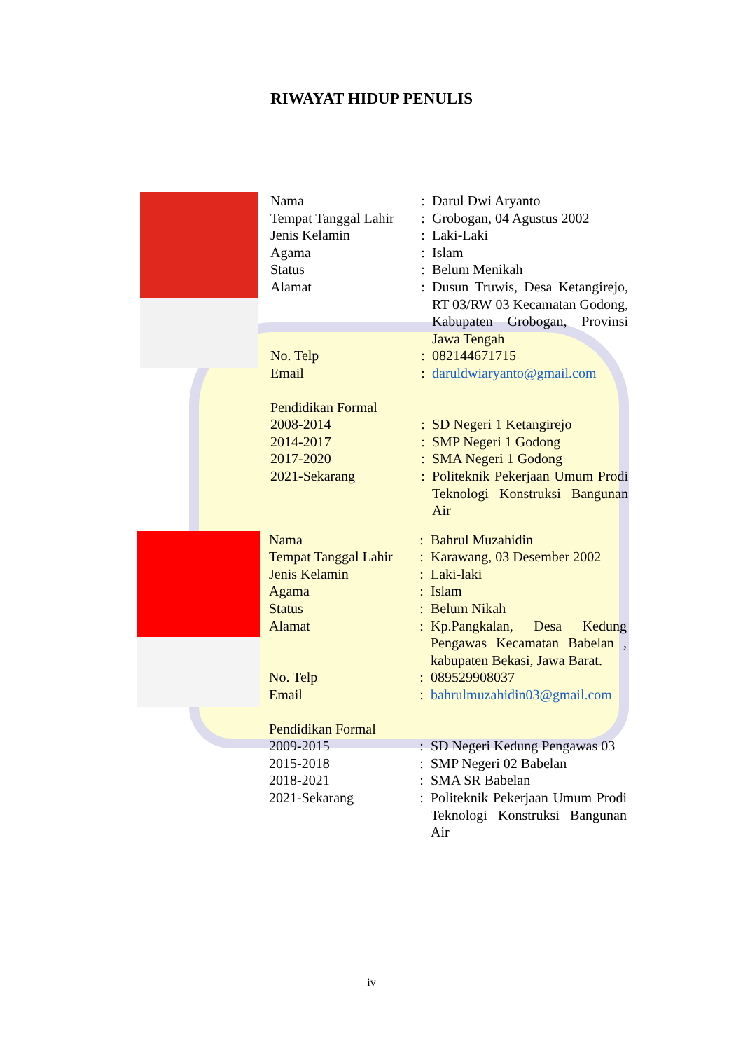RIWAYAT HIDUP PENULIS
| Nama | : | Darul Dwi Aryanto |
| Tempat Tanggal Lahir | : | Grobogan, 04 Agustus 2002 |
| Jenis Kelamin | : | Laki-Laki |
| Agama | : | Islam |
| Status | : | Belum Menikah |
| Alamat | : | Dusun Truwis, Desa Ketangirejo, RT 03/RW 03 Kecamatan Godong, Kabupaten Grobogan, Provinsi Jawa Tengah |
| No. Telp | : | 082144671715 |
| Email | : | daruldwiaryanto@gmail.com |
| Pendidikan Formal | | |
| 2008-2014 | : | SD Negeri 1 Ketangirejo |
| 2014-2017 | : | SMP Negeri 1 Godong |
| 2017-2020 | : | SMA Negeri 1 Godong |
| 2021-Sekarang | : | Politeknik Pekerjaan Umum Prodi Teknologi Konstruksi Bangunan Air |
| Nama | : | Bahrul Muzahidin |
| Tempat Tanggal Lahir | : | Karawang, 03 Desember 2002 |
| Jenis Kelamin | : | Laki-laki |
| Agama | : | Islam |
| Status | : | Belum Nikah |
| Alamat | : | Kp.Pangkalan, Desa Kedung Pengawas Kecamatan Babelan , kabupaten Bekasi, Jawa Barat. |
| No. Telp | : | 089529908037 |
| Email | : | bahrulmuzahidin03@gmail.com |
| Pendidikan Formal | | |
| 2009-2015 | : | SD Negeri Kedung Pengawas 03 |
| 2015-2018 | : | SMP Negeri 02 Babelan |
| 2018-2021 | : | SMA SR Babelan |
| 2021-Sekarang | : | Politeknik Pekerjaan Umum Prodi Teknologi Konstruksi Bangunan Air |
iv